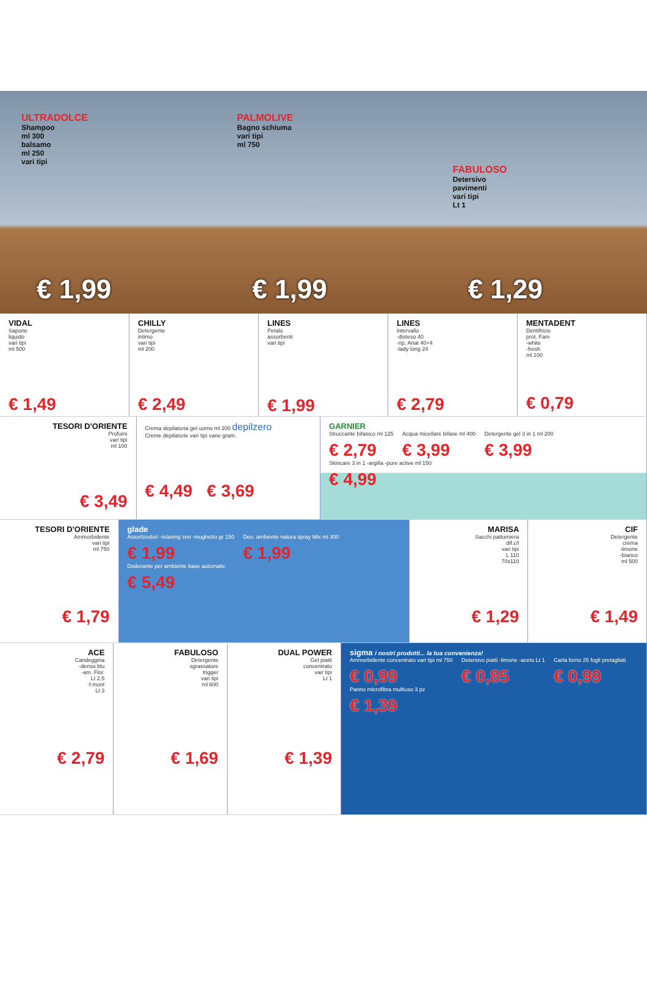ULTRADOLCE
Shampoo
ml 300
balsamo
ml 250
vari tipi
€ 1,99
PALMOLIVE
Bagno schiuma
vari tipi
ml 750
€ 1,99
FABULOSO
Detersivo
pavimenti
vari tipi
Lt 1
€ 1,29
VIDAL
Sapone
liquido
vari tipi
ml 500
€ 1,49
CHILLY
Detergente
intimo
vari tipi
ml 200
€ 2,49
LINES
Petalo
assorbenti
vari tipi
€ 1,99
LINES
Intervallo
-disteso 40
-rip. Anat 40+4
-lady long 24
€ 2,79
MENTADENT
Dentifricio
prot. Fam
-white
-fresh
ml 100
€ 0,79
TESORI D'ORIENTE
Profumi
vari tipi
ml 100
€ 3,49
Crema depilatoria gel uomo ml 200 depilzero
Creme depilatorie vari tipi varie gram.
€ 4,49 € 3,69
GARNIER
Struccante bifasico ml 125
€ 2,79
Acqua micellare bifase ml 400
€ 3,99
Detergente gel 3 in 1 ml 200
€ 3,99
Skincare 3 in 1 -argilla -pure active ml 150
€ 4,99
TESORI D'ORIENTE
Ammorbidente
vari tipi
ml 750
€ 1,79
glade
Assorbiodori -relaxing zen -mughetto gr 150
€ 1,99
Deo. ambiente natura spray Mix ml 300
€ 1,99
Dodorante per ambiente base automatic
€ 5,49
MARISA
Sacchi pattumiera
dif.c/l
vari tipi
L 110
70x110
€ 1,29
CIF
Detergente
crema
-limone
-bianco
ml 500
€ 1,49
ACE
Candeggina
-denso blu
-am. Flor.
Lt 2,5
-f.mont
Lt 3
€ 2,79
FABULOSO
Detergente
sgrassatore
trigger
vari tipi
ml 600
€ 1,69
DUAL POWER
Gel piatti
concentrato
vair tipi
Lt 1
€ 1,39
sigma i nostri prodotti... la tua convenienza!
Ammorbidente concentrato vari tipi ml 750
€ 0,99
Detersivo piatti -limone -aceto Lt 1
€ 0,85
Carta forno 25 fogli pretagliati
€ 0,99
Panno microfibra multiuso 3 pz
€ 1,39